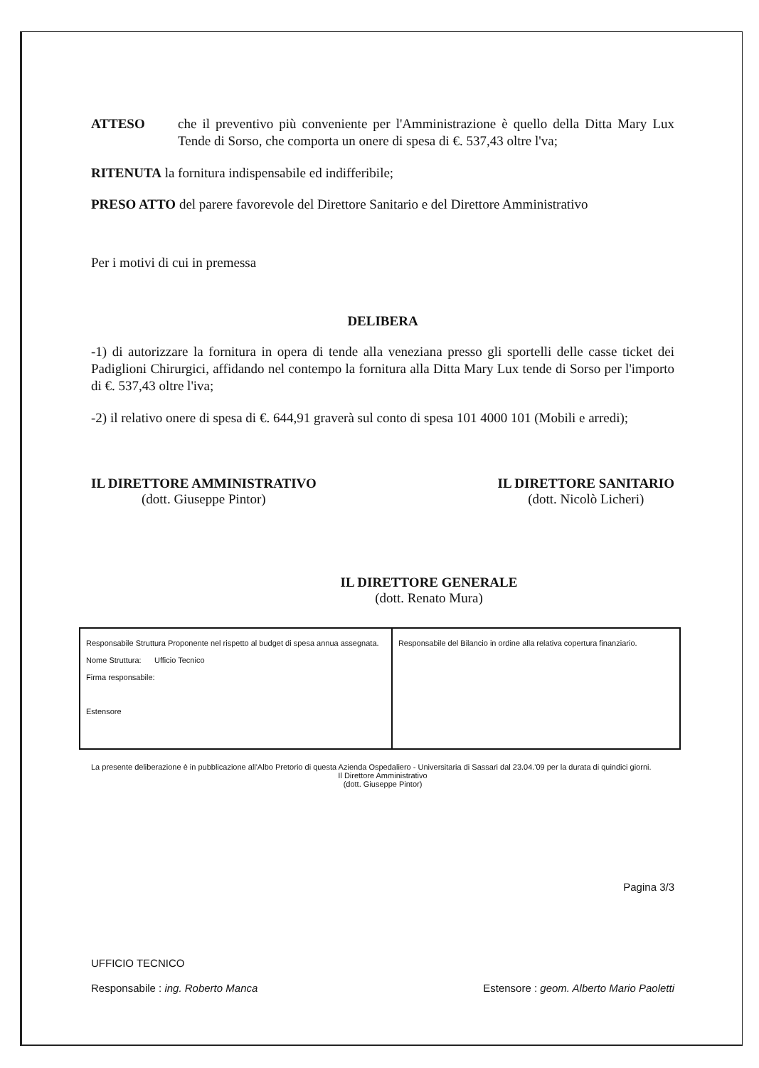ATTESO che il preventivo più conveniente per l'Amministrazione è quello della Ditta Mary Lux Tende di Sorso, che comporta un onere di spesa di €. 537,43 oltre l'va;
RITENUTA la fornitura indispensabile ed indifferibile;
PRESO ATTO del parere favorevole del Direttore Sanitario e del Direttore Amministrativo
Per i motivi di cui in premessa
DELIBERA
-1) di autorizzare la fornitura in opera di tende alla veneziana presso gli sportelli delle casse ticket dei Padiglioni Chirurgici, affidando nel contempo la fornitura alla Ditta Mary Lux tende di Sorso per l'importo di €. 537,43 oltre l'iva;
-2) il relativo onere di spesa di €. 644,91 graverà sul conto di spesa 101 4000 101 (Mobili e arredi);
IL DIRETTORE AMMINISTRATIVO
(dott. Giuseppe Pintor)
IL DIRETTORE SANITARIO
(dott. Nicolò Licheri)
IL DIRETTORE GENERALE
(dott. Renato Mura)
| Responsabile Struttura Proponente nel rispetto al budget di spesa annua assegnata. Nome Struttura: Ufficio Tecnico Firma responsabile: Estensore | Responsabile del Bilancio in ordine alla relativa copertura finanziario. |
La presente deliberazione è in pubblicazione all'Albo Pretorio di questa Azienda Ospedaliero - Universitaria di Sassari dal 23.04.'09 per la durata di quindici giorni.
Il Direttore Amministrativo
(dott. Giuseppe Pintor)
Pagina 3/3
UFFICIO TECNICO
Responsabile : ing. Roberto Manca Estensore : geom. Alberto Mario Paoletti